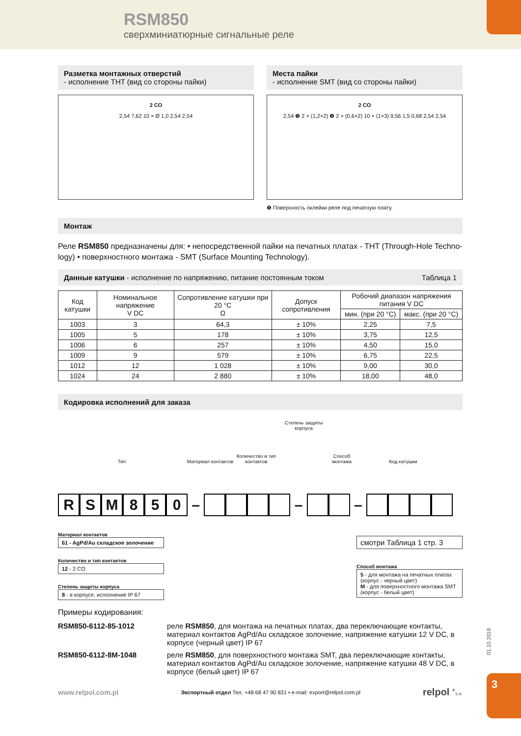RSM850
сверхминиатюрные сигнальные реле
Разметка монтажных отверстий
- исполнение THT (вид со стороны пайки)
2 CO
2,54 7,62 10 × Ø 1,0 2,54 2,54
Места пайки
- исполнение SMT (вид со стороны пайки)
2 CO
2,54 ❺ 2 × (1,2×2) ❺ 2 × (0,6×2) 10 × (1×3) 9,56 1,5 0,68 2,54 2,54
❺ Поверхность оклейки реле под печатную плату.
Монтаж
Реле RSM850 предназначены для: • непосредственной пайки на печатных платах - THT (Through-Hole Techno-logy) • поверхностного монтажа - SMT (Surface Mounting Technology).
Данные катушки - исполнение по напряжению, питание постоянным током Таблица 1
| Код катушки | Номинальное напряжение V DC | Сопротивление катушки при 20 °C Ω | Допуск сопротивления | Робочий диапазон напряжения питания V DC | |
| --- | --- | --- | --- | --- | --- |
| | | | | мин. (при 20 °C) | макс. (при 20 °C) |
| 1003 | 3 | 64,3 | ± 10% | 2,25 | 7,5 |
| 1005 | 5 | 178 | ± 10% | 3,75 | 12,5 |
| 1006 | 6 | 257 | ± 10% | 4,50 | 15,0 |
| 1009 | 9 | 579 | ± 10% | 6,75 | 22,5 |
| 1012 | 12 | 1 028 | ± 10% | 9,00 | 30,0 |
| 1024 | 24 | 2 880 | ± 10% | 18,00 | 48,0 |
Кодировка исполнений для заказа
Тип Материал контактов Количество и тип контактов Степень защиты корпуса Способ монтажа Код катушки
RSM 850 – – –
Материал контактов
61 - AgPd/Au складское золочение
Количество и тип контактов
12 - 2 CO
Степень защиты корпуса
8 - в корпусе, исполнение IP 67
смотри Таблица 1 стр. 3
Способ монтажа
5 - для монтажа на печатных платах (корпус - черный цвет)
M - для поверхностного монтажа SMT (корпус - белый цвет)
Примеры кодирования:
RSM850-6112-85-1012 реле RSM850, для монтажа на печатных платах, два переключающие контакты, материал контактов AgPd/Au складское золочение, напряжение катушки 12 V DC, в корпусе (черный цвет) IP 67
RSM850-6112-8M-1048 реле RSM850, для поверхностного монтажа SMT, два переключающие контакты, материал контактов AgPd/Au складское золочение, напряжение катушки 48 V DC, в корпусе (белый цвет) IP 67
www.relpol.com.pl Экспортный отдел Тел. +48 68 47 90 831 • e-mail: export@relpol.com.pl relpol <sup>®</sup>S.A.
01.10.2018
3